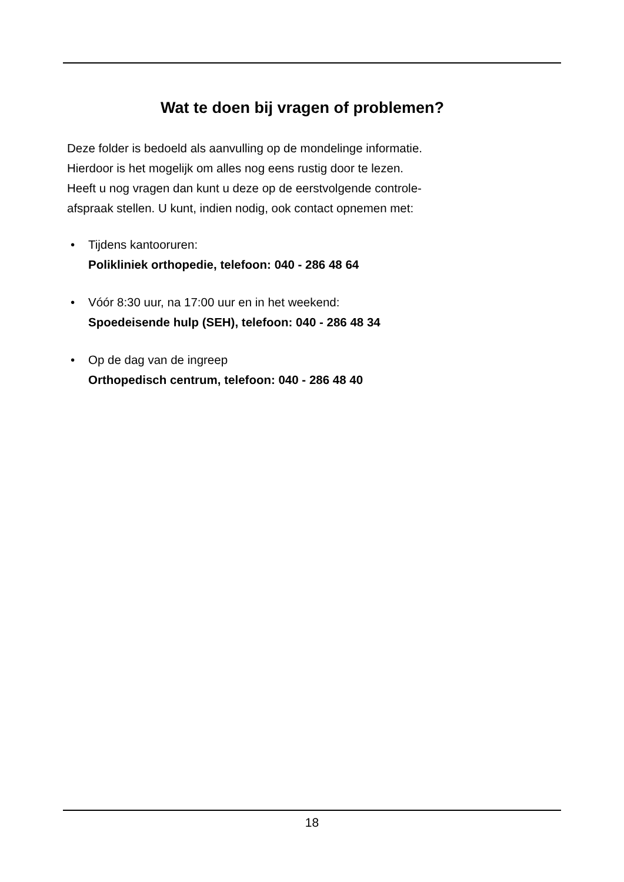Wat te doen bij vragen of problemen?
Deze folder is bedoeld als aanvulling op de mondelinge informatie.
Hierdoor is het mogelijk om alles nog eens rustig door te lezen.
Heeft u nog vragen dan kunt u deze op de eerstvolgende controle-
afspraak stellen. U kunt, indien nodig, ook contact opnemen met:
• Tijdens kantooruren:
Polikliniek orthopedie, telefoon: 040 - 286 48 64
• Vóór 8:30 uur, na 17:00 uur en in het weekend:
Spoedeisende hulp (SEH), telefoon: 040 - 286 48 34
• Op de dag van de ingreep
Orthopedisch centrum, telefoon: 040 - 286 48 40
18